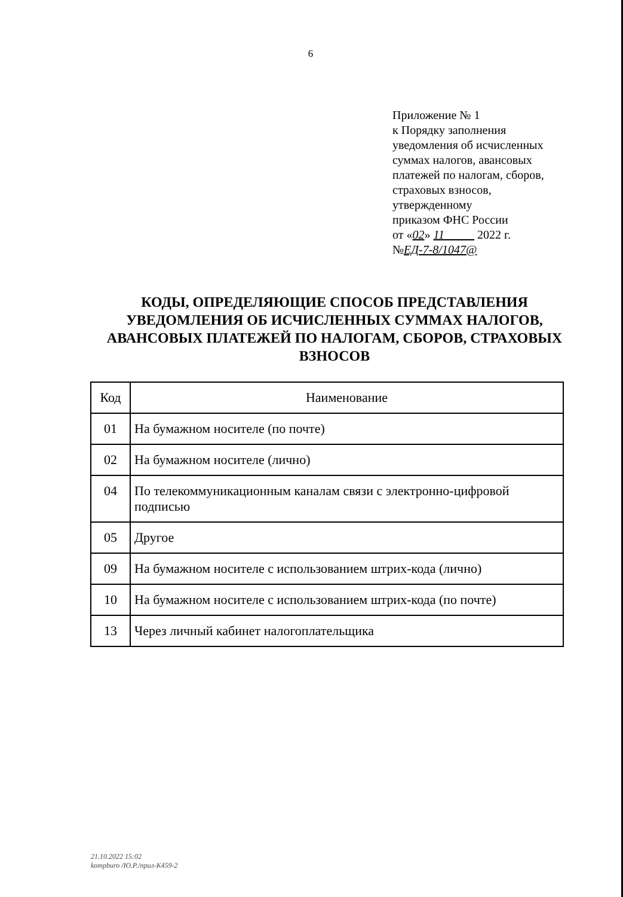6
Приложение № 1
к Порядку заполнения
уведомления об исчисленных
суммах налогов, авансовых
платежей по налогам, сборов,
страховых взносов,
утвержденному
приказом ФНС России
от «02» 11 2022 г.
№ЕД-7-8/1047@
КОДЫ, ОПРЕДЕЛЯЮЩИЕ СПОСОБ ПРЕДСТАВЛЕНИЯ УВЕДОМЛЕНИЯ ОБ ИСЧИСЛЕННЫХ СУММАХ НАЛОГОВ, АВАНСОВЫХ ПЛАТЕЖЕЙ ПО НАЛОГАМ, СБОРОВ, СТРАХОВЫХ ВЗНОСОВ
| Код | Наименование |
| --- | --- |
| 01 | На бумажном носителе (по почте) |
| 02 | На бумажном носителе (лично) |
| 04 | По телекоммуникационным каналам связи с электронно-цифровой подписью |
| 05 | Другое |
| 09 | На бумажном носителе с использованием штрих-кода (лично) |
| 10 | На бумажном носителе с использованием штрих-кода (по почте) |
| 13 | Через личный кабинет налогоплательщика |
21.10.2022 15:02
kompburo /Ю.Р./прил-К459-2